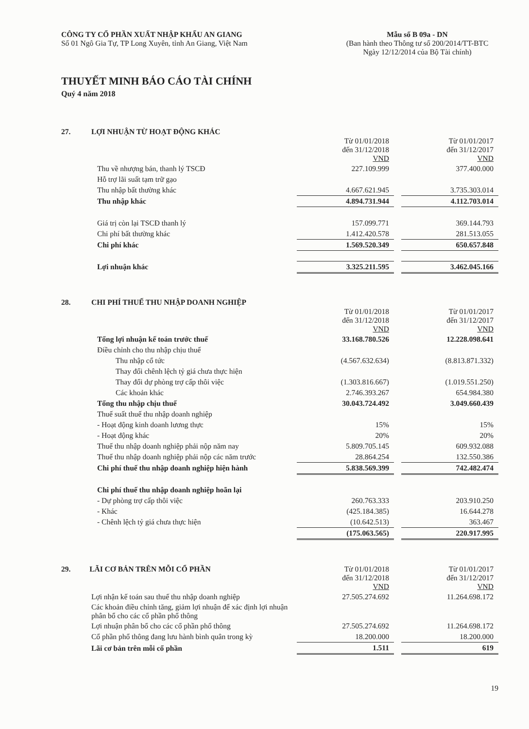CÔNG TY CỔ PHẦN XUẤT NHẬP KHẨU AN GIANG
Số 01 Ngô Gia Tự, TP Long Xuyên, tỉnh An Giang, Việt Nam
Mẫu số B 09a - DN
(Ban hành theo Thông tư số 200/2014/TT-BTC
Ngày 12/12/2014 của Bộ Tài chính)
THUYẾT MINH BÁO CÁO TÀI CHÍNH
Quý 4 năm 2018
27. LỢI NHUẬN TỪ HOẠT ĐỘNG KHÁC
| | Từ 01/01/2018 đến 31/12/2018 VND | | Từ 01/01/2017 đến 31/12/2017 VND |
| Thu về nhượng bán, thanh lý TSCĐ | 227.109.999 | | 377.400.000 |
| Hỗ trợ lãi suất tạm trữ gạo | | | |
| Thu nhập bất thường khác | 4.667.621.945 | | 3.735.303.014 |
| Thu nhập khác | 4.894.731.944 | | 4.112.703.014 |
| Giá trị còn lại TSCĐ thanh lý | 157.099.771 | | 369.144.793 |
| Chi phí bất thường khác | 1.412.420.578 | | 281.513.055 |
| Chi phí khác | 1.569.520.349 | | 650.657.848 |
| Lợi nhuận khác | 3.325.211.595 | | 3.462.045.166 |
28. CHI PHÍ THUẾ THU NHẬP DOANH NGHIỆP
| | Từ 01/01/2018 đến 31/12/2018 VND | | Từ 01/01/2017 đến 31/12/2017 VND |
| Tổng lợi nhuận kế toán trước thuế | 33.168.780.526 | | 12.228.098.641 |
| Điều chỉnh cho thu nhập chịu thuế | | | |
| Thu nhập cổ tức | (4.567.632.634) | | (8.813.871.332) |
| Thay đổi chênh lệch tỷ giá chưa thực hiện | | | |
| Thay đổi dự phòng trợ cấp thôi việc | (1.303.816.667) | | (1.019.551.250) |
| Các khoản khác | 2.746.393.267 | | 654.984.380 |
| Tổng thu nhập chịu thuế | 30.043.724.492 | | 3.049.660.439 |
| Thuế suất thuế thu nhập doanh nghiệp | | | |
| - Hoạt động kinh doanh lương thực | 15% | | 15% |
| - Hoạt động khác | 20% | | 20% |
| Thuế thu nhập doanh nghiệp phải nộp năm nay | 5.809.705.145 | | 609.932.088 |
| Thuế thu nhập doanh nghiệp phải nộp các năm trước | 28.864.254 | | 132.550.386 |
| Chi phí thuế thu nhập doanh nghiệp hiện hành | 5.838.569.399 | | 742.482.474 |
| Chi phí thuế thu nhập doanh nghiệp hoãn lại | | | |
| - Dự phòng trợ cấp thôi việc | 260.763.333 | | 203.910.250 |
| - Khác | (425.184.385) | | 16.644.278 |
| - Chênh lệch tỷ giá chưa thực hiện | (10.642.513) | | 363.467 |
| | (175.063.565) | | 220.917.995 |
| 29. LÃI CƠ BẢN TRÊN MỖI CỔ PHẦN | Từ 01/01/2018 đến 31/12/2018 VND | | Từ 01/01/2017 đến 31/12/2017 VND |
| Lợi nhận kế toán sau thuế thu nhập doanh nghiệp | 27.505.274.692 | | 11.264.698.172 |
| Các khoản điều chỉnh tăng, giảm lợi nhuận để xác định lợi nhuận phân bổ cho các cổ phần phổ thông | | | |
| Lợi nhuận phân bổ cho các cổ phần phổ thông | 27.505.274.692 | | 11.264.698.172 |
| Cổ phần phổ thông đang lưu hành bình quân trong kỳ | 18.200.000 | | 18.200.000 |
| Lãi cơ bản trên mỗi cổ phần | 1.511 | | 619 |
19